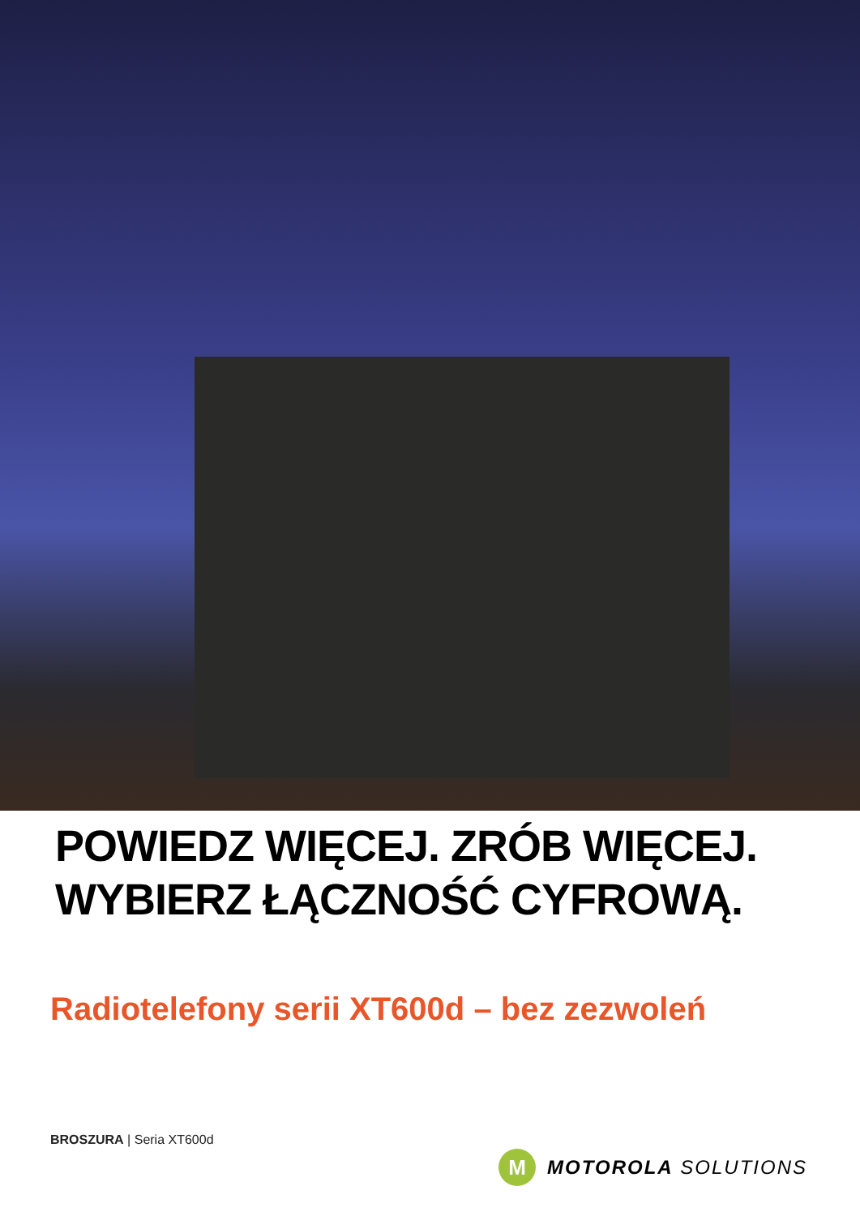POWIEDZ WIĘCEJ. ZRÓB WIĘCEJ.
WYBIERZ ŁĄCZNOŚĆ CYFROWĄ.
Radiotelefony serii XT600d – bez zezwoleń
BROSZURA | Seria XT600d
M
MOTOROLA SOLUTIONS